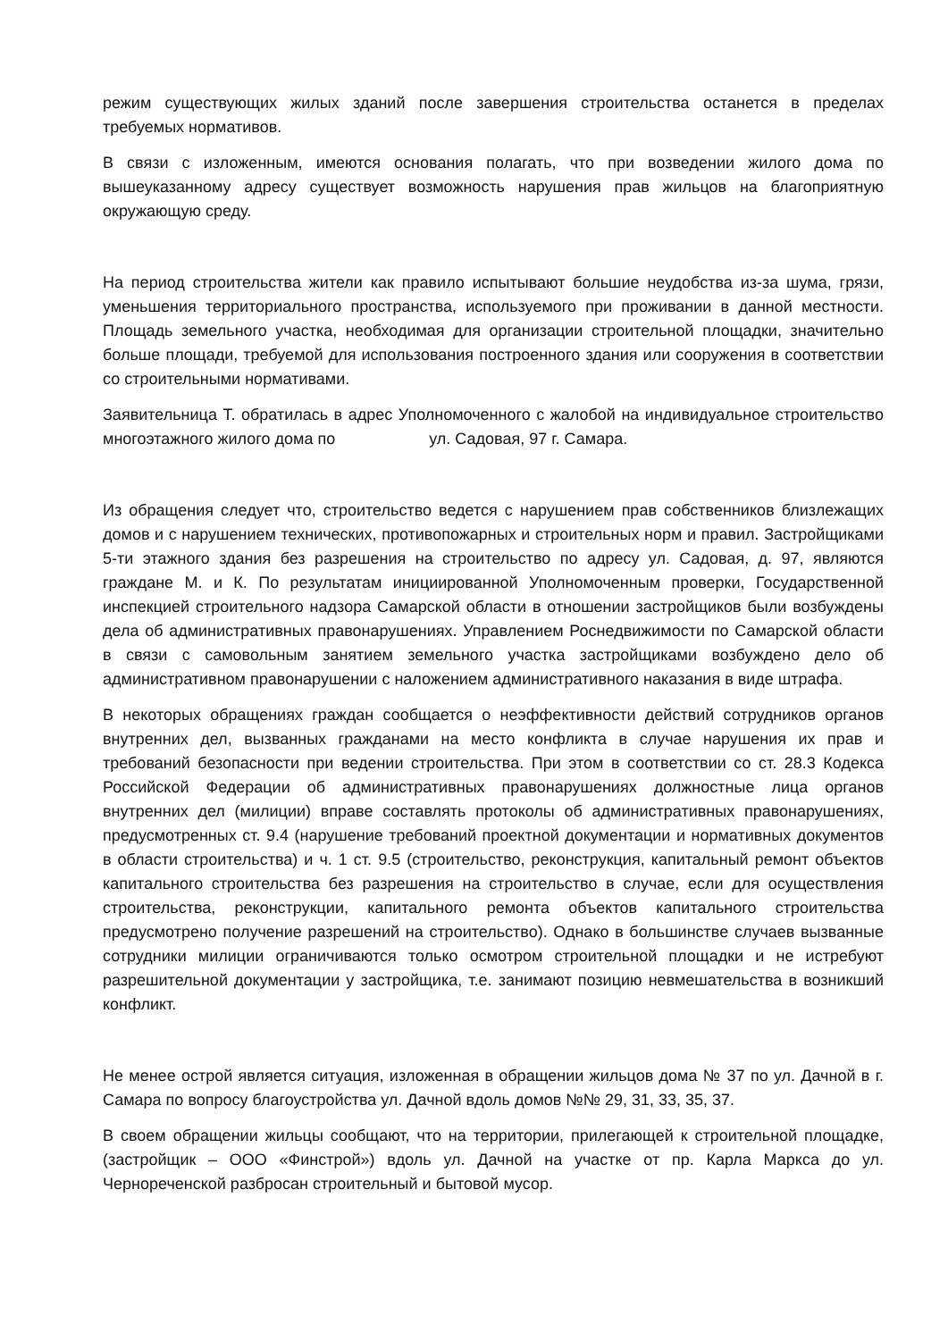режим существующих жилых зданий после завершения строительства останется в пределах требуемых нормативов.
В связи с изложенным, имеются основания полагать, что при возведении жилого дома по вышеуказанному адресу существует возможность нарушения прав жильцов на благоприятную окружающую среду.
На период строительства жители как правило испытывают большие неудобства из-за шума, грязи, уменьшения территориального пространства, используемого при проживании в данной местности. Площадь земельного участка, необходимая для организации строительной площадки, значительно больше площади, требуемой для использования построенного здания или сооружения в соответствии со строительными нормативами.
Заявительница Т. обратилась в адрес Уполномоченного с жалобой на индивидуальное строительство многоэтажного жилого дома по ул. Садовая, 97 г. Самара.
Из обращения следует что, строительство ведется с нарушением прав собственников близлежащих домов и с нарушением технических, противопожарных и строительных норм и правил. Застройщиками 5-ти этажного здания без разрешения на строительство по адресу ул. Садовая, д. 97, являются граждане М. и К. По результатам инициированной Уполномоченным проверки, Государственной инспекцией строительного надзора Самарской области в отношении застройщиков были возбуждены дела об административных правонарушениях. Управлением Роснедвижимости по Самарской области в связи с самовольным занятием земельного участка застройщиками возбуждено дело об административном правонарушении с наложением административного наказания в виде штрафа.
В некоторых обращениях граждан сообщается о неэффективности действий сотрудников органов внутренних дел, вызванных гражданами на место конфликта в случае нарушения их прав и требований безопасности при ведении строительства. При этом в соответствии со ст. 28.3 Кодекса Российской Федерации об административных правонарушениях должностные лица органов внутренних дел (милиции) вправе составлять протоколы об административных правонарушениях, предусмотренных ст. 9.4 (нарушение требований проектной документации и нормативных документов в области строительства) и ч. 1 ст. 9.5 (строительство, реконструкция, капитальный ремонт объектов капитального строительства без разрешения на строительство в случае, если для осуществления строительства, реконструкции, капитального ремонта объектов капитального строительства предусмотрено получение разрешений на строительство). Однако в большинстве случаев вызванные сотрудники милиции ограничиваются только осмотром строительной площадки и не истребуют разрешительной документации у застройщика, т.е. занимают позицию невмешательства в возникший конфликт.
Не менее острой является ситуация, изложенная в обращении жильцов дома № 37 по ул. Дачной в г. Самара по вопросу благоустройства ул. Дачной вдоль домов №№ 29, 31, 33, 35, 37.
В своем обращении жильцы сообщают, что на территории, прилегающей к строительной площадке, (застройщик – ООО «Финстрой») вдоль ул. Дачной на участке от пр. Карла Маркса до ул. Чернореченской разбросан строительный и бытовой мусор.